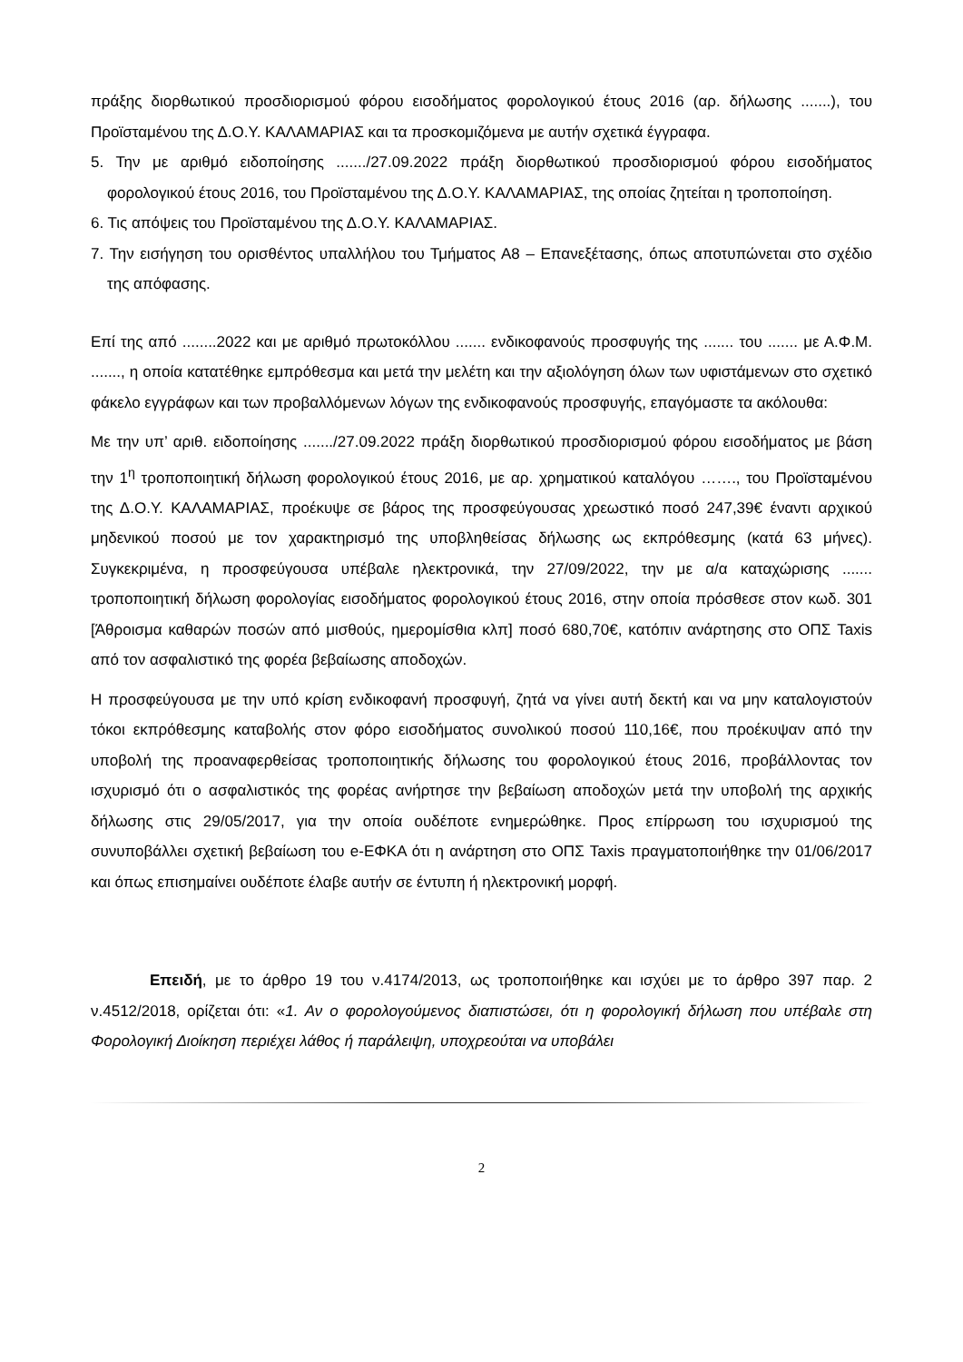πράξης διορθωτικού προσδιορισμού φόρου εισοδήματος φορολογικού έτους 2016 (αρ. δήλωσης .......), του Προϊσταμένου της Δ.Ο.Υ. ΚΑΛΑΜΑΡΙΑΣ και τα προσκομιζόμενα με αυτήν σχετικά έγγραφα.
5. Την με αριθμό ειδοποίησης ......./27.09.2022 πράξη διορθωτικού προσδιορισμού φόρου εισοδήματος φορολογικού έτους 2016, του Προϊσταμένου της Δ.Ο.Υ. ΚΑΛΑΜΑΡΙΑΣ, της οποίας ζητείται η τροποποίηση.
6. Τις απόψεις του Προϊσταμένου της Δ.Ο.Υ. ΚΑΛΑΜΑΡΙΑΣ.
7. Την εισήγηση του ορισθέντος υπαλλήλου του Τμήματος Α8 – Επανεξέτασης, όπως αποτυπώνεται στο σχέδιο της απόφασης.
Επί της από ........2022 και με αριθμό πρωτοκόλλου ....... ενδικοφανούς προσφυγής της ....... του ....... με Α.Φ.Μ. ......., η οποία κατατέθηκε εμπρόθεσμα και μετά την μελέτη και την αξιολόγηση όλων των υφιστάμενων στο σχετικό φάκελο εγγράφων και των προβαλλόμενων λόγων της ενδικοφανούς προσφυγής, επαγόμαστε τα ακόλουθα:
Με την υπ’ αριθ. ειδοποίησης ......./27.09.2022 πράξη διορθωτικού προσδιορισμού φόρου εισοδήματος με βάση την 1<sup>η</sup> τροποποιητική δήλωση φορολογικού έτους 2016, με αρ. χρηματικού καταλόγου ……., του Προϊσταμένου της Δ.Ο.Υ. ΚΑΛΑΜΑΡΙΑΣ, προέκυψε σε βάρος της προσφεύγουσας χρεωστικό ποσό 247,39€ έναντι αρχικού μηδενικού ποσού με τον χαρακτηρισμό της υποβληθείσας δήλωσης ως εκπρόθεσμης (κατά 63 μήνες). Συγκεκριμένα, η προσφεύγουσα υπέβαλε ηλεκτρονικά, την 27/09/2022, την με α/α καταχώρισης ....... τροποποιητική δήλωση φορολογίας εισοδήματος φορολογικού έτους 2016, στην οποία πρόσθεσε στον κωδ. 301 [Άθροισμα καθαρών ποσών από μισθούς, ημερομίσθια κλπ] ποσό 680,70€, κατόπιν ανάρτησης στο ΟΠΣ Taxis από τον ασφαλιστικό της φορέα βεβαίωσης αποδοχών.
Η προσφεύγουσα με την υπό κρίση ενδικοφανή προσφυγή, ζητά να γίνει αυτή δεκτή και να μην καταλογιστούν τόκοι εκπρόθεσμης καταβολής στον φόρο εισοδήματος συνολικού ποσού 110,16€, που προέκυψαν από την υποβολή της προαναφερθείσας τροποποιητικής δήλωσης του φορολογικού έτους 2016, προβάλλοντας τον ισχυρισμό ότι ο ασφαλιστικός της φορέας ανήρτησε την βεβαίωση αποδοχών μετά την υποβολή της αρχικής δήλωσης στις 29/05/2017, για την οποία ουδέποτε ενημερώθηκε. Προς επίρρωση του ισχυρισμού της συνυποβάλλει σχετική βεβαίωση του e-ΕΦΚΑ ότι η ανάρτηση στο ΟΠΣ Taxis πραγματοποιήθηκε την 01/06/2017 και όπως επισημαίνει ουδέποτε έλαβε αυτήν σε έντυπη ή ηλεκτρονική μορφή.
Επειδή, με το άρθρο 19 του ν.4174/2013, ως τροποποιήθηκε και ισχύει με το άρθρο 397 παρ. 2 ν.4512/2018, ορίζεται ότι: «1. Αν ο φορολογούμενος διαπιστώσει, ότι η φορολογική δήλωση που υπέβαλε στη Φορολογική Διοίκηση περιέχει λάθος ή παράλειψη, υποχρεούται να υποβάλει
2